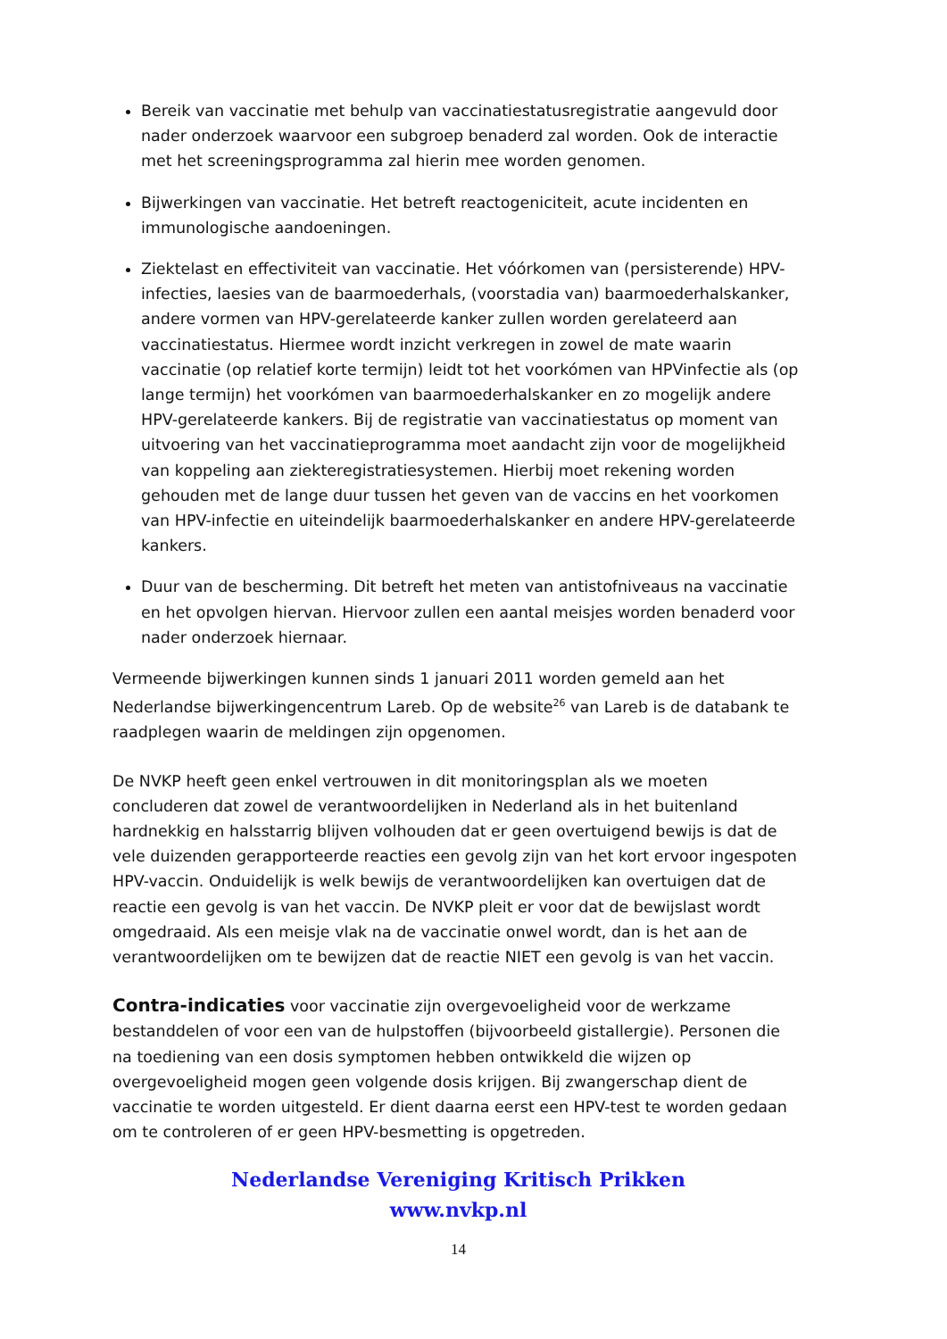Bereik van vaccinatie met behulp van vaccinatiestatusregistratie aangevuld door nader onderzoek waarvoor een subgroep benaderd zal worden. Ook de interactie met het screeningsprogramma zal hierin mee worden genomen.
Bijwerkingen van vaccinatie. Het betreft reactogeniciteit, acute incidenten en immunologische aandoeningen.
Ziektelast en effectiviteit van vaccinatie. Het vóórkomen van (persisterende) HPV-infecties, laesies van de baarmoederhals, (voorstadia van) baarmoederhalskanker, andere vormen van HPV-gerelateerde kanker zullen worden gerelateerd aan vaccinatiestatus. Hiermee wordt inzicht verkregen in zowel de mate waarin vaccinatie (op relatief korte termijn) leidt tot het voorkómen van HPVinfectie als (op lange termijn) het voorkómen van baarmoederhalskanker en zo mogelijk andere HPV-gerelateerde kankers. Bij de registratie van vaccinatiestatus op moment van uitvoering van het vaccinatieprogramma moet aandacht zijn voor de mogelijkheid van koppeling aan ziekteregistratiesystemen. Hierbij moet rekening worden gehouden met de lange duur tussen het geven van de vaccins en het voorkomen van HPV-infectie en uiteindelijk baarmoederhalskanker en andere HPV-gerelateerde kankers.
Duur van de bescherming. Dit betreft het meten van antistofniveaus na vaccinatie en het opvolgen hiervan. Hiervoor zullen een aantal meisjes worden benaderd voor nader onderzoek hiernaar.
Vermeende bijwerkingen kunnen sinds 1 januari 2011 worden gemeld aan het Nederlandse bijwerkingencentrum Lareb. Op de website<sup>26</sup> van Lareb is de databank te raadplegen waarin de meldingen zijn opgenomen.
De NVKP heeft geen enkel vertrouwen in dit monitoringsplan als we moeten concluderen dat zowel de verantwoordelijken in Nederland als in het buitenland hardnekkig en halsstarrig blijven volhouden dat er geen overtuigend bewijs is dat de vele duizenden gerapporteerde reacties een gevolg zijn van het kort ervoor ingespoten HPV-vaccin. Onduidelijk is welk bewijs de verantwoordelijken kan overtuigen dat de reactie een gevolg is van het vaccin. De NVKP pleit er voor dat de bewijslast wordt omgedraaid. Als een meisje vlak na de vaccinatie onwel wordt, dan is het aan de verantwoordelijken om te bewijzen dat de reactie NIET een gevolg is van het vaccin.
Contra-indicaties voor vaccinatie zijn overgevoeligheid voor de werkzame bestanddelen of voor een van de hulpstoffen (bijvoorbeeld gistallergie). Personen die na toediening van een dosis symptomen hebben ontwikkeld die wijzen op overgevoeligheid mogen geen volgende dosis krijgen. Bij zwangerschap dient de vaccinatie te worden uitgesteld. Er dient daarna eerst een HPV-test te worden gedaan om te controleren of er geen HPV-besmetting is opgetreden.
Nederlandse Vereniging Kritisch Prikken
www.nvkp.nl
14